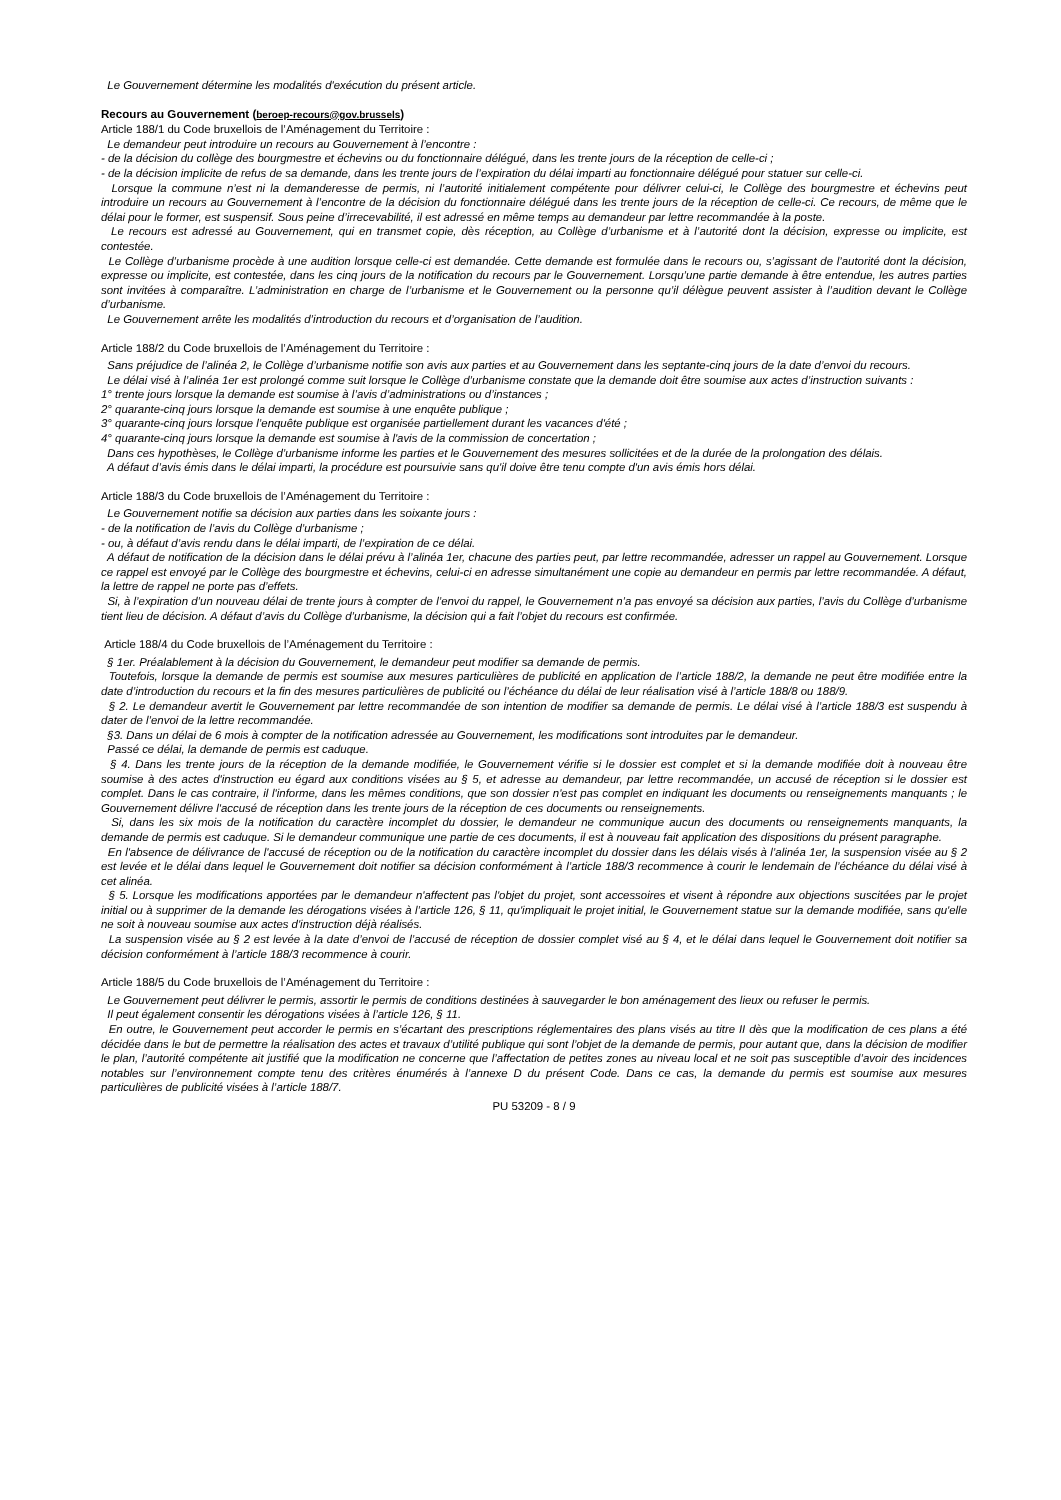Le Gouvernement détermine les modalités d'exécution du présent article.
Recours au Gouvernement (beroep-recours@gov.brussels)
Article 188/1 du Code bruxellois de l’Aménagement du Territoire :
Le demandeur peut introduire un recours au Gouvernement à l’encontre :
- de la décision du collège des bourgmestre et échevins ou du fonctionnaire délégué, dans les trente jours de la réception de celle-ci ;
- de la décision implicite de refus de sa demande, dans les trente jours de l’expiration du délai imparti au fonctionnaire délégué pour statuer sur celle-ci.
Lorsque la commune n’est ni la demanderesse de permis, ni l’autorité initialement compétente pour délivrer celui-ci, le Collège des bourgmestre et échevins peut introduire un recours au Gouvernement à l’encontre de la décision du fonctionnaire délégué dans les trente jours de la réception de celle-ci. Ce recours, de même que le délai pour le former, est suspensif. Sous peine d’irrecevabilité, il est adressé en même temps au demandeur par lettre recommandée à la poste.
Le recours est adressé au Gouvernement, qui en transmet copie, dès réception, au Collège d’urbanisme et à l’autorité dont la décision, expresse ou implicite, est contestée.
Le Collège d’urbanisme procède à une audition lorsque celle-ci est demandée. Cette demande est formulée dans le recours ou, s’agissant de l’autorité dont la décision, expresse ou implicite, est contestée, dans les cinq jours de la notification du recours par le Gouvernement. Lorsqu’une partie demande à être entendue, les autres parties sont invitées à comparaître. L’administration en charge de l’urbanisme et le Gouvernement ou la personne qu’il délègue peuvent assister à l’audition devant le Collège d’urbanisme.
Le Gouvernement arrête les modalités d’introduction du recours et d’organisation de l’audition.
Article 188/2 du Code bruxellois de l’Aménagement du Territoire :
Sans préjudice de l’alinéa 2, le Collège d’urbanisme notifie son avis aux parties et au Gouvernement dans les septante-cinq jours de la date d’envoi du recours.
Le délai visé à l’alinéa 1er est prolongé comme suit lorsque le Collège d’urbanisme constate que la demande doit être soumise aux actes d’instruction suivants :
1° trente jours lorsque la demande est soumise à l’avis d’administrations ou d’instances ;
2° quarante-cinq jours lorsque la demande est soumise à une enquête publique ;
3° quarante-cinq jours lorsque l’enquête publique est organisée partiellement durant les vacances d'été ;
4° quarante-cinq jours lorsque la demande est soumise à l'avis de la commission de concertation ;
Dans ces hypothèses, le Collège d’urbanisme informe les parties et le Gouvernement des mesures sollicitées et de la durée de la prolongation des délais.
A défaut d’avis émis dans le délai imparti, la procédure est poursuivie sans qu'il doive être tenu compte d'un avis émis hors délai.
Article 188/3 du Code bruxellois de l’Aménagement du Territoire :
Le Gouvernement notifie sa décision aux parties dans les soixante jours :
- de la notification de l’avis du Collège d’urbanisme ;
- ou, à défaut d’avis rendu dans le délai imparti, de l’expiration de ce délai.
A défaut de notification de la décision dans le délai prévu à l’alinéa 1er, chacune des parties peut, par lettre recommandée, adresser un rappel au Gouvernement. Lorsque ce rappel est envoyé par le Collège des bourgmestre et échevins, celui-ci en adresse simultanément une copie au demandeur en permis par lettre recommandée. A défaut, la lettre de rappel ne porte pas d’effets.
Si, à l’expiration d’un nouveau délai de trente jours à compter de l’envoi du rappel, le Gouvernement n’a pas envoyé sa décision aux parties, l’avis du Collège d’urbanisme tient lieu de décision. A défaut d’avis du Collège d’urbanisme, la décision qui a fait l’objet du recours est confirmée.
Article 188/4 du Code bruxellois de l’Aménagement du Territoire :
§ 1er. Préalablement à la décision du Gouvernement, le demandeur peut modifier sa demande de permis.
Toutefois, lorsque la demande de permis est soumise aux mesures particulières de publicité en application de l’article 188/2, la demande ne peut être modifiée entre la date d’introduction du recours et la fin des mesures particulières de publicité ou l’échéance du délai de leur réalisation visé à l’article 188/8 ou 188/9.
§ 2. Le demandeur avertit le Gouvernement par lettre recommandée de son intention de modifier sa demande de permis. Le délai visé à l’article 188/3 est suspendu à dater de l’envoi de la lettre recommandée.
§3. Dans un délai de 6 mois à compter de la notification adressée au Gouvernement, les modifications sont introduites par le demandeur.
Passé ce délai, la demande de permis est caduque.
§ 4. Dans les trente jours de la réception de la demande modifiée, le Gouvernement vérifie si le dossier est complet et si la demande modifiée doit à nouveau être soumise à des actes d'instruction eu égard aux conditions visées au § 5, et adresse au demandeur, par lettre recommandée, un accusé de réception si le dossier est complet. Dans le cas contraire, il l'informe, dans les mêmes conditions, que son dossier n'est pas complet en indiquant les documents ou renseignements manquants ; le Gouvernement délivre l'accusé de réception dans les trente jours de la réception de ces documents ou renseignements.
Si, dans les six mois de la notification du caractère incomplet du dossier, le demandeur ne communique aucun des documents ou renseignements manquants, la demande de permis est caduque. Si le demandeur communique une partie de ces documents, il est à nouveau fait application des dispositions du présent paragraphe.
En l'absence de délivrance de l'accusé de réception ou de la notification du caractère incomplet du dossier dans les délais visés à l’alinéa 1er, la suspension visée au § 2 est levée et le délai dans lequel le Gouvernement doit notifier sa décision conformément à l’article 188/3 recommence à courir le lendemain de l’échéance du délai visé à cet alinéa.
§ 5. Lorsque les modifications apportées par le demandeur n'affectent pas l'objet du projet, sont accessoires et visent à répondre aux objections suscitées par le projet initial ou à supprimer de la demande les dérogations visées à l’article 126, § 11, qu'impliquait le projet initial, le Gouvernement statue sur la demande modifiée, sans qu'elle ne soit à nouveau soumise aux actes d'instruction déjà réalisés.
La suspension visée au § 2 est levée à la date d’envoi de l’accusé de réception de dossier complet visé au § 4, et le délai dans lequel le Gouvernement doit notifier sa décision conformément à l’article 188/3 recommence à courir.
Article 188/5 du Code bruxellois de l’Aménagement du Territoire :
Le Gouvernement peut délivrer le permis, assortir le permis de conditions destinées à sauvegarder le bon aménagement des lieux ou refuser le permis.
Il peut également consentir les dérogations visées à l’article 126, § 11.
En outre, le Gouvernement peut accorder le permis en s’écartant des prescriptions réglementaires des plans visés au titre II dès que la modification de ces plans a été décidée dans le but de permettre la réalisation des actes et travaux d’utilité publique qui sont l’objet de la demande de permis, pour autant que, dans la décision de modifier le plan, l’autorité compétente ait justifié que la modification ne concerne que l’affectation de petites zones au niveau local et ne soit pas susceptible d’avoir des incidences notables sur l’environnement compte tenu des critères énumérés à l’annexe D du présent Code. Dans ce cas, la demande du permis est soumise aux mesures particulières de publicité visées à l’article 188/7.
PU 53209 - 8 / 9